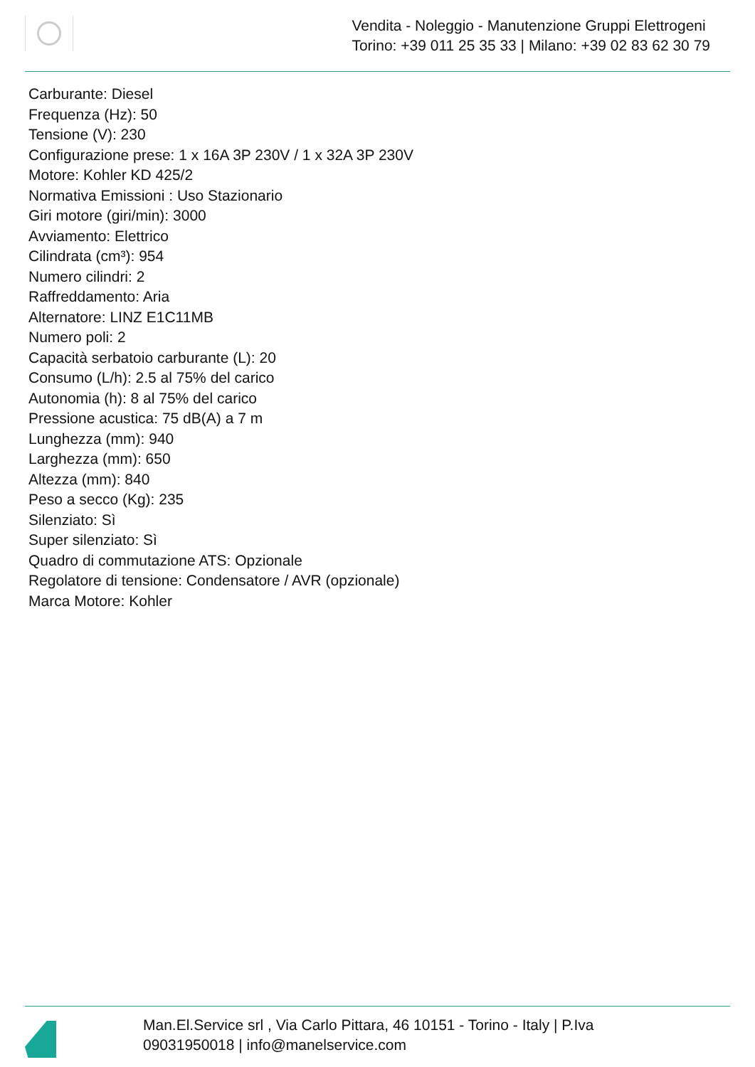Vendita - Noleggio - Manutenzione Gruppi Elettrogeni
Torino: +39 011 25 35 33 | Milano: +39 02 83 62 30 79
Carburante: Diesel
Frequenza (Hz): 50
Tensione (V): 230
Configurazione prese: 1 x 16A 3P 230V / 1 x 32A 3P 230V
Motore: Kohler KD 425/2
Normativa Emissioni : Uso Stazionario
Giri motore (giri/min): 3000
Avviamento: Elettrico
Cilindrata (cm³): 954
Numero cilindri: 2
Raffreddamento: Aria
Alternatore: LINZ E1C11MB
Numero poli: 2
Capacità serbatoio carburante (L): 20
Consumo (L/h): 2.5 al 75% del carico
Autonomia (h): 8 al 75% del carico
Pressione acustica: 75 dB(A) a 7 m
Lunghezza (mm): 940
Larghezza (mm): 650
Altezza (mm): 840
Peso a secco (Kg): 235
Silenziato: Sì
Super silenziato: Sì
Quadro di commutazione ATS: Opzionale
Regolatore di tensione: Condensatore / AVR (opzionale)
Marca Motore: Kohler
Man.El.Service srl , Via Carlo Pittara, 46 10151 - Torino - Italy | P.Iva
09031950018 | info@manelservice.com